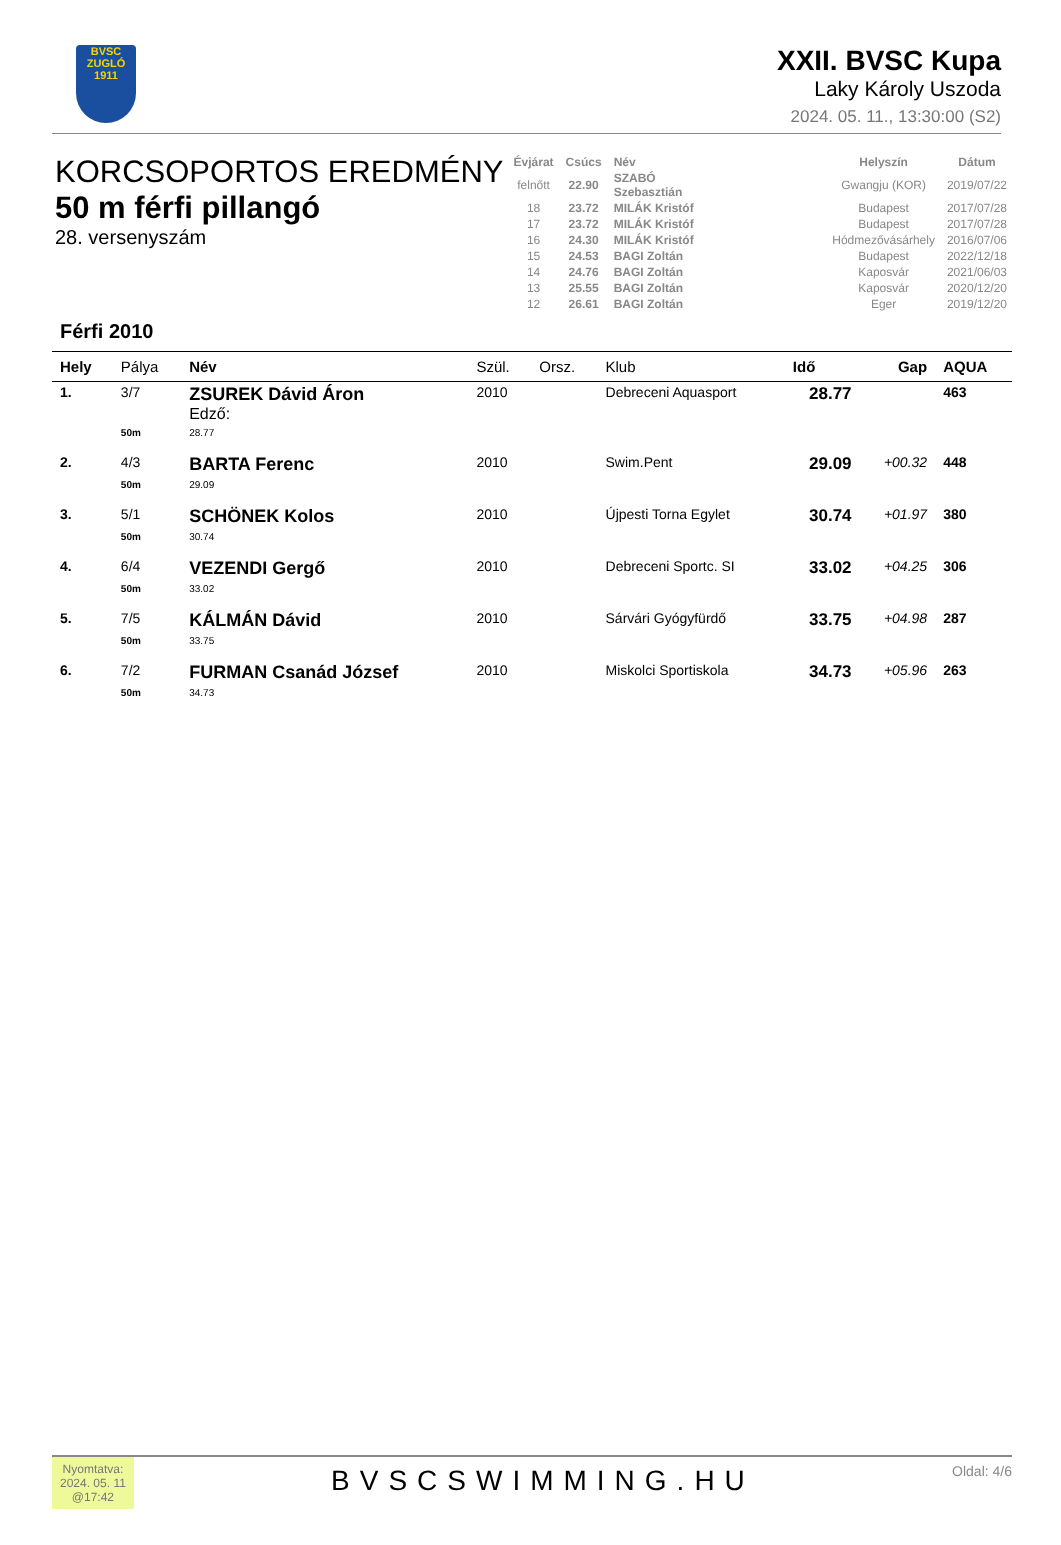BVSC
ZUGLÓ 1911
XXII. BVSC Kupa
Laky Károly Uszoda
2024. 05. 11., 13:30:00 (S2)
KORCSOPORTOS EREDMÉNY
50 m férfi pillangó
28. versenyszám
| Évjárat | Csúcs | Név | | Helyszín | Dátum |
| --- | --- | --- | --- | --- | --- |
| felnőtt | 22.90 | SZABÓ Szebasztián | | Gwangju (KOR) | 2019/07/22 |
| 18 | 23.72 | MILÁK Kristóf | | Budapest | 2017/07/28 |
| 17 | 23.72 | MILÁK Kristóf | | Budapest | 2017/07/28 |
| 16 | 24.30 | MILÁK Kristóf | | Hódmezővásárhely | 2016/07/06 |
| 15 | 24.53 | BAGI Zoltán | | Budapest | 2022/12/18 |
| 14 | 24.76 | BAGI Zoltán | | Kaposvár | 2021/06/03 |
| 13 | 25.55 | BAGI Zoltán | | Kaposvár | 2020/12/20 |
| 12 | 26.61 | BAGI Zoltán | | Eger | 2019/12/20 |
Férfi 2010
| Hely | Pálya | Név | Szül. | Orsz. | Klub | Idő | Gap | AQUA |
| --- | --- | --- | --- | --- | --- | --- | --- | --- |
| 1. | 3/7 | ZSUREK Dávid Áron Edző: | 2010 | | Debreceni Aquasport | 28.77 | | 463 |
| | 50m | 28.77 | | | | | | |
| 2. | 4/3 | BARTA Ferenc | 2010 | | Swim.Pent | 29.09 | +00.32 | 448 |
| | 50m | 29.09 | | | | | | |
| 3. | 5/1 | SCHÖNEK Kolos | 2010 | | Újpesti Torna Egylet | 30.74 | +01.97 | 380 |
| | 50m | 30.74 | | | | | | |
| 4. | 6/4 | VEZENDI Gergő | 2010 | | Debreceni Sportc. SI | 33.02 | +04.25 | 306 |
| | 50m | 33.02 | | | | | | |
| 5. | 7/5 | KÁLMÁN Dávid | 2010 | | Sárvári Gyógyfürdő | 33.75 | +04.98 | 287 |
| | 50m | 33.75 | | | | | | |
| 6. | 7/2 | FURMAN Csanád József | 2010 | | Miskolci Sportiskola | 34.73 | +05.96 | 263 |
| | 50m | 34.73 | | | | | | |
Nyomtatva:
2024. 05. 11
@17:42
BVSCSWIMMING.HU
Oldal: 4/6